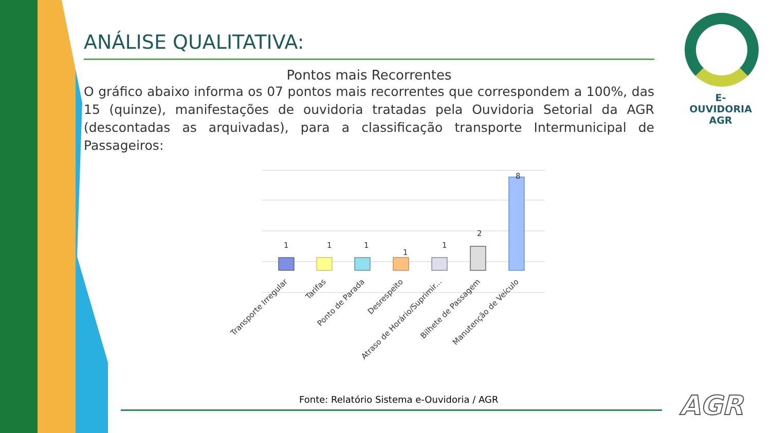ANÁLISE QUALITATIVA:
Pontos mais Recorrentes
O gráfico abaixo informa os 07 pontos mais recorrentes que correspondem a 100%, das 15 (quinze), manifestações de ouvidoria tratadas pela Ouvidoria Setorial da AGR (descontadas as arquivadas), para a classificação transporte Intermunicipal de Passageiros:
E-OUVIDORIA
AGR
1
1
1
1
1
2
8
Transporte Irregular
Tarifas
Ponto de Parada
Desrespeito
Atraso de Horário/Suprimir...
Bilhete de Passagem
Manutenção de Veículo
Fonte: Relatório Sistema e-Ouvidoria / AGR
AGR